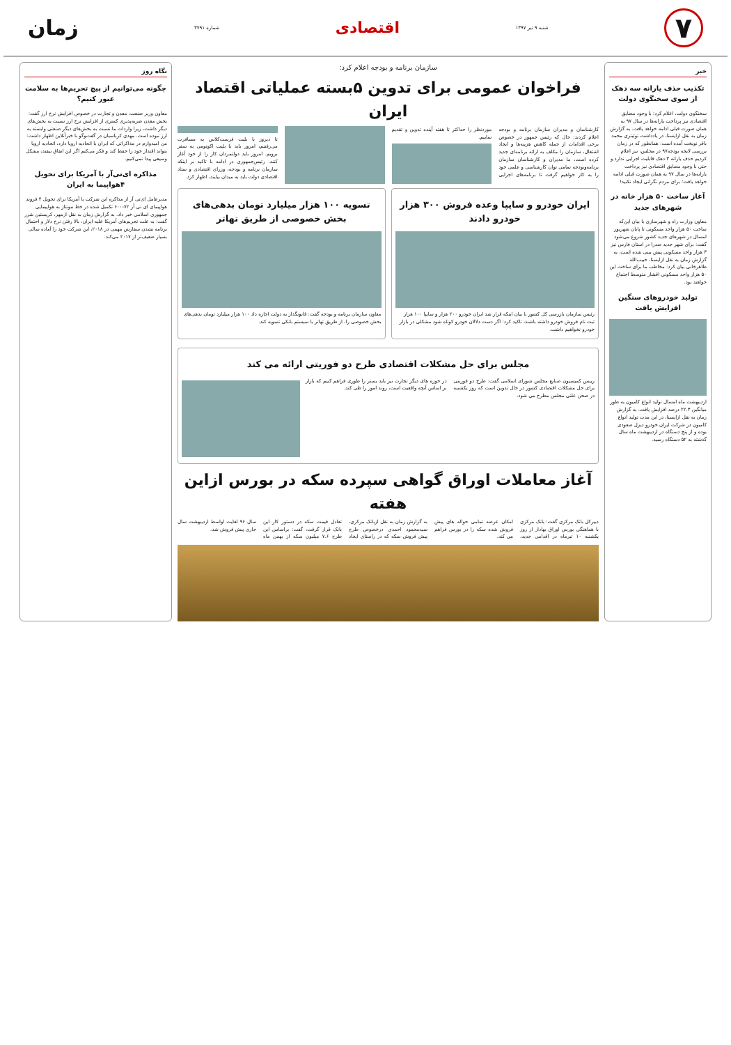۷
شنبه ۹ تیر ۱۳۹۷
اقتصادی
شماره ۳۷۹۱
زمان
خبر
تکذیب حذف یارانه سه دهک از سوی سخنگوی دولت
سخنگوی دولت، اعلام کرد: با وجود مضایق اقتصادی نیز پرداخت یارانه‌ها در سال ۹۷ به همان صورت قبلی ادامه خواهد یافت. به گزارش زمان به نقل ازایسنا، در یادداشت توئیتری محمد باقر نوبخت آمده است: همانطور که در زمان بررسی لایحه بودجه۹۷ در مجلس، نیز اعلام کردیم حذف یارانه ۳ دهک قابلیت اجرایی ندارد و حتی با وجود مضایق اقتصادی نیز پرداخت یارانه‌ها در سال ۹۷ به همان صورت قبلی ادامه خواهد یافت؛ برای مردم نگرانی ایجاد نکنید!
آغاز ساخت ۵۰ هزار خانه در شهرهای جدید
معاون وزارت راه و شهرسازی با بیان این‌که ساخت ۵۰ هزار واحد مسکونی تا پایان شهریور امسال در شهرهای جدید کشور شروع می‌شود گفت: برای شهر جدید صدرا در استان فارس نیز ۳ هزار واحد مسکونی پیش بینی شده است. به گزارش زمان به نقل ازایسنا، حبیب‌الله طاهرخانی بیان کرد: مخاطب ما برای ساخت این ۵۰ هزار واحد مسکونی اقشار متوسط اجتماع خواهند بود.
تولید خودروهای سنگین افزایش یافت
اردیبهشت ماه امسال تولید انواع کامیون به طور میانگین ۲۲.۳ درصد افزایش یافت. به گزارش زمان به نقل ازایسنا، در این مدت تولید انواع کامیون در شرکت ایران خودرو دیزل صعودی بوده و از پنج دستگاه در اردیبهشت ماه سال گذشته به ۵۲ دستگاه رسید.
سازمان برنامه و بودجه اعلام کرد:
فراخوان عمومی برای تدوین ۵بسته عملیاتی اقتصاد ایران
کارشناسان و مدیران سازمان برنامه و بودجه اعلام کردند: حال که رئیس جمهور در خصوص برخی اقدامات از جمله کاهش هزینه‌ها و ایجاد اشتغال، سازمان را مکلف به ارائه برنامه‌ای جدید کرده است، ما مدیران و کارشناسان سازمان برنامه‌وبودجه تمامی توان کارشناسی و علمی خود را به کار خواهیم گرفت تا برنامه‌های اجرایی موردنظر را حداکثر تا هفته آینده تدوین و تقدیم نماییم.
تا دیروز با بلیت فرست‌کلاس به مسافرت می‌رفتیم، امروز باید با بلیت اکونومی به سفر برویم. امروز باید دولتمردان کار را از خود آغاز کنند. رئیس‌جمهوری در ادامه با تاکید بر اینکه سازمان برنامه و بودجه، وزرای اقتصادی و ستاد اقتصادی دولت باید به میدان بیایند، اظهار کرد.
ایران خودرو و سایپا وعده فروش ۳۰۰ هزار خودرو دادند
رئیس سازمان بازرسی کل کشور با بیان اینکه قرار شد ایران خودرو ۲۰۰ هزار و سایپا ۱۰۰ هزار ثبت نام فروش خودرو داشته باشند، تاکید کرد: اگر دست دلالان خودرو کوتاه شود مشکلی در بازار خودرو نخواهیم داشت.
تسویه ۱۰۰ هزار میلیارد تومان بدهی‌های بخش خصوصی از طریق تهاتر
معاون سازمان برنامه و بودجه گفت: قانونگذار به دولت اجازه داد ۱۰۰ هزار میلیارد تومان بدهی‌های بخش خصوصی را، از طریق تهاتر با سیستم بانکی تسویه کند.
مجلس برای حل مشکلات اقتصادی طرح دو فوریتی ارائه می کند
رییس کمیسیون صنایع مجلس شورای اسلامی گفت: طرح دو فوریتی برای حل مشکلات اقتصادی کشور در حال تدوین است که روز یکشنبه در صحن علنی مجلس مطرح می شود.
در حوزه های دیگر تجارت نیز باید بستر را طوری فراهم کنیم که بازار بر اساس آنچه واقعیت است، روند امور را طی کند.
آغاز معاملات اوراق گواهی سپرده سکه در بورس ازاین هفته
دبیرکل بانک مرکزی گفت: بانک مرکزی با هماهنگی بورس اوراق بهادار از روز یکشنبه ۱۰ تیرماه در اقدامی جدید، امکان عرضه تمامی حواله های پیش فروش شده سکه را در بورس فراهم می کند.
به گزارش زمان به نقل ازبانک مرکزی، سیدمحمود احمدی درخصوص طرح پیش فروش سکه که در راستای ایجاد تعادل قیمت سکه در دستور کار این بانک قرار گرفت، گفت: براساس این طرح ۷.۶ میلیون سکه از بهمن ماه سال ۹۶ لغایت اواسط اردیبهشت سال جاری پیش فروش شد.
نگاه روز
چگونه می‌توانیم از پیچ تحریم‌ها به سلامت عبور کنیم؟
معاون وزیر صنعت، معدن و تجارت در خصوص افزایش نرخ ارز گفت: بخش معدن ضربه‌پذیری کمتری از افزایش نرخ ارز نسبت به بخش‌های دیگر داشت، زیرا واردات ما نسبت به بخش‌های دیگر صنعتی وابسته به ارز نبوده است. مهدی کرباسیان در گفت‌وگو با خبرآنلاین اظهار داشت: من امیدوارم در مذاکراتی که ایران با اتحادیه اروپا دارد، اتحادیه اروپا بتواند اقتدار خود را حفظ کند و فکر می‌کنم اگر این اتفاق بیفتد، مشکل وسیعی پیدا نمی‌کنیم.
مذاکره ای‌تی‌آر با آمریکا برای تحویل ۴هواپیما به ایران
مدیرعامل ای‌تی آر از مذاکره این شرکت با آمریکا برای تحویل ۴ فروند هواپیمای ای تی آر ۷۲-۶۰۰ تکمیل شده در خط مونتاژ به هواپیمایی جمهوری اسلامی خبر داد. به گزارش زمان به نقل ازمهر، کریستین شرر گفت: به علت تحریم‌های آمریکا علیه ایران، بالا رفتن نرخ دلار و احتمال برنامه نشدن سفارش مهمی در ۲۰۱۸، این شرکت خود را آماده سالی بسیار ضعیف‌تر از ۲۰۱۷ می‌کند.